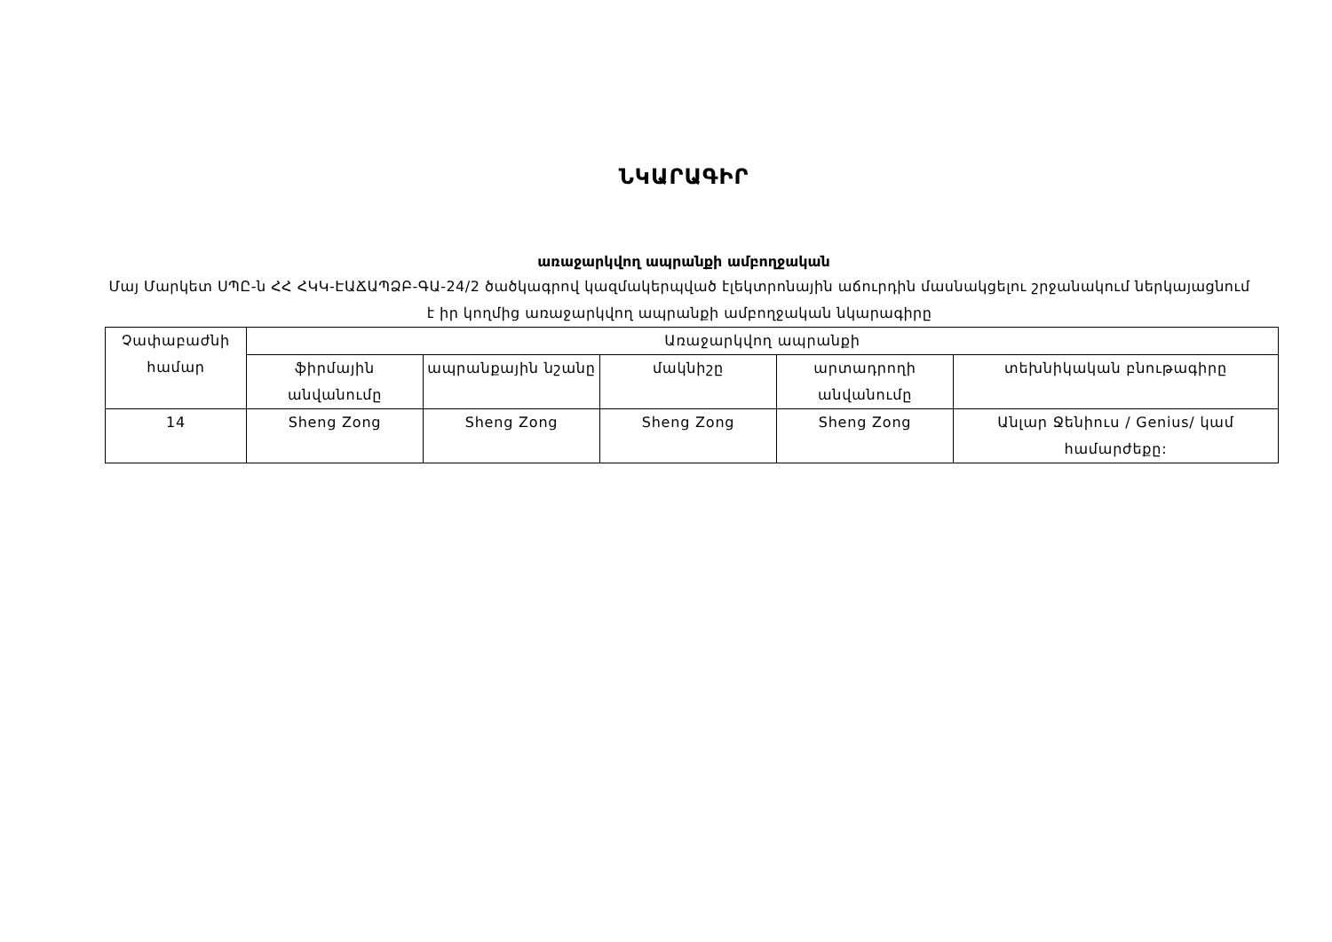ՆԿԱՐԱԳԻՐ
առաջարկվող ապրանքի ամբողջական
Մայ Մարկետ ՍՊԸ-ն ՀՀ ՀԿԿ-ԷԱՃԱՊՁԲ-ԳԱ-24/2 ծածկագրով կազմակերպված էլեկտրոնային աճուրդին մասնակցելու շրջանակում ներկայացնում է իր կողմից առաջարկվող ապրանքի ամբողջական նկարագիրը
| Չափաբաժնի համար | Առաջարկվող ապրանքի | | | | |
| --- | --- | --- | --- | --- | --- |
| | ֆիրմային անվանումը | ապրանքային նշանը | մակնիշը | արտադրողի անվանումը | տեխնիկական բնութագիրը |
| 14 | Sheng Zong | Sheng Zong | Sheng Zong | Sheng Zong | Անլար Ջենիուս / Genius/ կամ համարժեքը: |